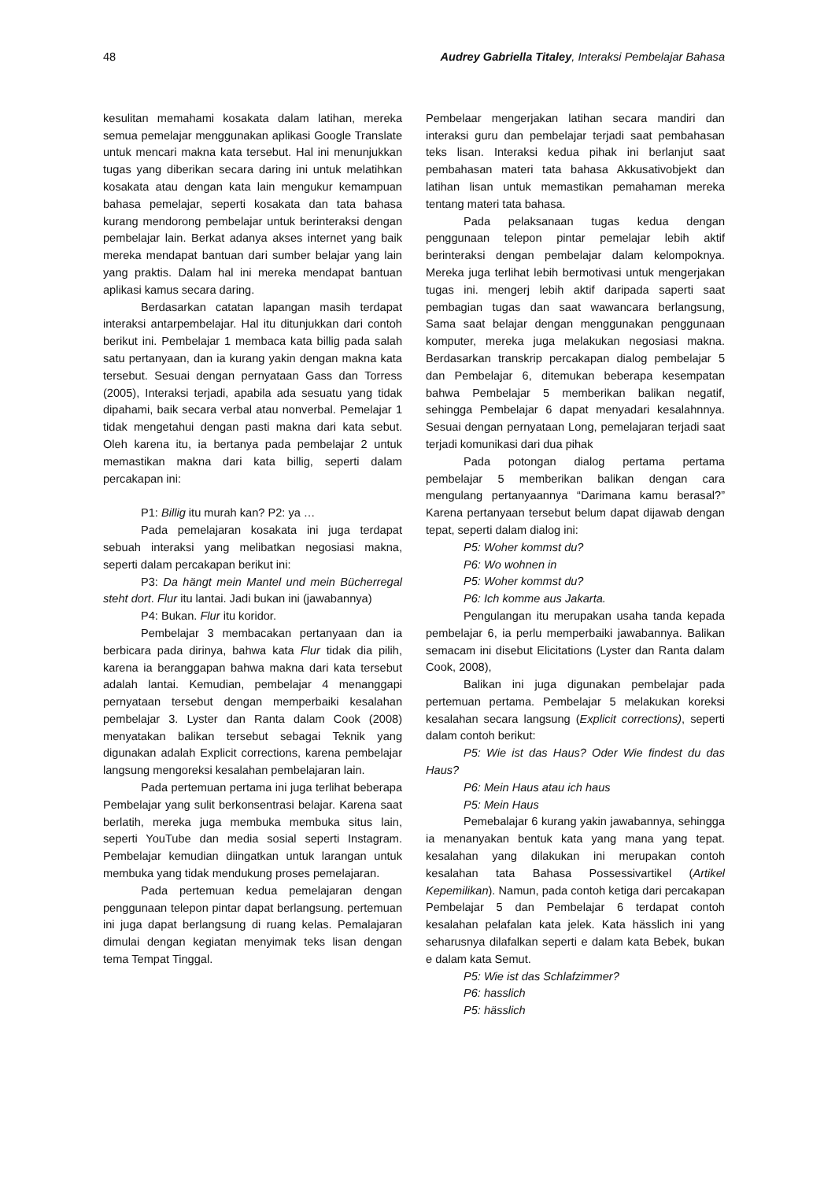48 Audrey Gabriella Titaley, Interaksi Pembelajar Bahasa
kesulitan memahami kosakata dalam latihan, mereka semua pemelajar menggunakan aplikasi Google Translate untuk mencari makna kata tersebut. Hal ini menunjukkan tugas yang diberikan secara daring ini untuk melatihkan kosakata atau dengan kata lain mengukur kemampuan bahasa pemelajar, seperti kosakata dan tata bahasa kurang mendorong pembelajar untuk berinteraksi dengan pembelajar lain. Berkat adanya akses internet yang baik mereka mendapat bantuan dari sumber belajar yang lain yang praktis. Dalam hal ini mereka mendapat bantuan aplikasi kamus secara daring.
Berdasarkan catatan lapangan masih terdapat interaksi antarpembelajar. Hal itu ditunjukkan dari contoh berikut ini. Pembelajar 1 membaca kata billig pada salah satu pertanyaan, dan ia kurang yakin dengan makna kata tersebut. Sesuai dengan pernyataan Gass dan Torress (2005), Interaksi terjadi, apabila ada sesuatu yang tidak dipahami, baik secara verbal atau nonverbal. Pemelajar 1 tidak mengetahui dengan pasti makna dari kata sebut. Oleh karena itu, ia bertanya pada pembelajar 2 untuk memastikan makna dari kata billig, seperti dalam percakapan ini:
P1: Billig itu murah kan? P2: ya …
Pada pemelajaran kosakata ini juga terdapat sebuah interaksi yang melibatkan negosiasi makna, seperti dalam percakapan berikut ini:
P3: Da hängt mein Mantel und mein Bücherregal steht dort. Flur itu lantai. Jadi bukan ini (jawabannya)
P4: Bukan. Flur itu koridor.
Pembelajar 3 membacakan pertanyaan dan ia berbicara pada dirinya, bahwa kata Flur tidak dia pilih, karena ia beranggapan bahwa makna dari kata tersebut adalah lantai. Kemudian, pembelajar 4 menanggapi pernyataan tersebut dengan memperbaiki kesalahan pembelajar 3. Lyster dan Ranta dalam Cook (2008) menyatakan balikan tersebut sebagai Teknik yang digunakan adalah Explicit corrections, karena pembelajar langsung mengoreksi kesalahan pembelajaran lain.
Pada pertemuan pertama ini juga terlihat beberapa Pembelajar yang sulit berkonsentrasi belajar. Karena saat berlatih, mereka juga membuka membuka situs lain, seperti YouTube dan media sosial seperti Instagram. Pembelajar kemudian diingatkan untuk larangan untuk membuka yang tidak mendukung proses pemelajaran.
Pada pertemuan kedua pemelajaran dengan penggunaan telepon pintar dapat berlangsung. pertemuan ini juga dapat berlangsung di ruang kelas. Pemalajaran dimulai dengan kegiatan menyimak teks lisan dengan tema Tempat Tinggal.
Pembelaar mengerjakan latihan secara mandiri dan interaksi guru dan pembelajar terjadi saat pembahasan teks lisan. Interaksi kedua pihak ini berlanjut saat pembahasan materi tata bahasa Akkusativobjekt dan latihan lisan untuk memastikan pemahaman mereka tentang materi tata bahasa.
Pada pelaksanaan tugas kedua dengan penggunaan telepon pintar pemelajar lebih aktif berinteraksi dengan pembelajar dalam kelompoknya. Mereka juga terlihat lebih bermotivasi untuk mengerjakan tugas ini. mengerj lebih aktif daripada saperti saat pembagian tugas dan saat wawancara berlangsung, Sama saat belajar dengan menggunakan penggunaan komputer, mereka juga melakukan negosiasi makna. Berdasarkan transkrip percakapan dialog pembelajar 5 dan Pembelajar 6, ditemukan beberapa kesempatan bahwa Pembelajar 5 memberikan balikan negatif, sehingga Pembelajar 6 dapat menyadari kesalahnnya. Sesuai dengan pernyataan Long, pemelajaran terjadi saat terjadi komunikasi dari dua pihak
Pada potongan dialog pertama pertama pembelajar 5 memberikan balikan dengan cara mengulang pertanyaannya “Darimana kamu berasal?” Karena pertanyaan tersebut belum dapat dijawab dengan tepat, seperti dalam dialog ini:
P5: Woher kommst du?
P6: Wo wohnen in
P5: Woher kommst du?
P6: Ich komme aus Jakarta.
Pengulangan itu merupakan usaha tanda kepada pembelajar 6, ia perlu memperbaiki jawabannya. Balikan semacam ini disebut Elicitations (Lyster dan Ranta dalam Cook, 2008),
Balikan ini juga digunakan pembelajar pada pertemuan pertama. Pembelajar 5 melakukan koreksi kesalahan secara langsung (Explicit corrections), seperti dalam contoh berikut:
P5: Wie ist das Haus? Oder Wie findest du das Haus?
P6: Mein Haus atau ich haus
P5: Mein Haus
Pemebalajar 6 kurang yakin jawabannya, sehingga ia menanyakan bentuk kata yang mana yang tepat. kesalahan yang dilakukan ini merupakan contoh kesalahan tata Bahasa Possessivartikel (Artikel Kepemilikan). Namun, pada contoh ketiga dari percakapan Pembelajar 5 dan Pembelajar 6 terdapat contoh kesalahan pelafalan kata jelek. Kata hässlich ini yang seharusnya dilafalkan seperti e dalam kata Bebek, bukan e dalam kata Semut.
P5: Wie ist das Schlafzimmer?
P6: hasslich
P5: hässlich